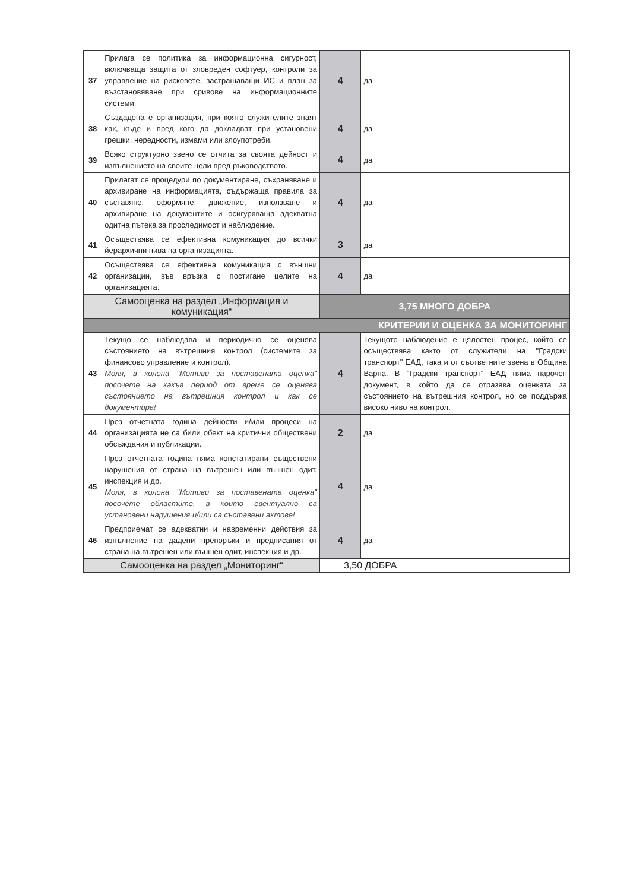| 37 | Прилага се политика за информационна сигурност, включваща защита от зловреден софтуер, контроли за управление на рисковете, застрашаващи ИС и план за възстановяване при сривове на информационните системи. | 4 | да |
| 38 | Създадена е организация, при която служителите знаят как, къде и пред кого да докладват при установени грешки, нередности, измами или злоупотреби. | 4 | да |
| 39 | Всяко структурно звено се отчита за своята дейност и изпълнението на своите цели пред ръководството. | 4 | да |
| 40 | Прилагат се процедури по документиране, съхраняване и архивиране на информацията, съдържаща правила за съставяне, оформяне, движение, използване и архивиране на документите и осигуряваща адекватна одитна пътека за проследимост и наблюдение. | 4 | да |
| 41 | Осъществява се ефективна комуникация до всички йерархични нива на организацията. | 3 | да |
| 42 | Осъществява се ефективна комуникация с външни организации, във връзка с постигане целите на организацията. | 4 | да |
| Самооценка на раздел „Информация и комуникация“ | | 3,75 МНОГО ДОБРА | |
| КРИТЕРИИ И ОЦЕНКА ЗА МОНИТОРИНГ | | | |
| 43 | Текущо се наблюдава и периодично се оценява състоянието на вътрешния контрол (системите за финансово управление и контрол). Моля, в колона "Мотиви за поставената оценка" посочете на какъв период от време се оценява състоянието на вътрешния контрол и как се документира! | 4 | Текущото наблюдение е цялостен процес, който се осъществява както от служители на "Градски транспорт" ЕАД, така и от съответните звена в Община Варна. В "Градски транспорт" ЕАД няма нарочен документ, в който да се отразява оценката за състоянието на вътрешния контрол, но се поддържа високо ниво на контрол. |
| 44 | През отчетната година дейности и/или процеси на организацията не са били обект на критични обществени обсъждания и публикации. | 2 | да |
| 45 | През отчетната година няма констатирани съществени нарушения от страна на вътрешен или външен одит, инспекция и др. Моля, в колона "Мотиви за поставената оценка" посочете областите, в които евентуално са установени нарушения и/или са съставени актове! | 4 | да |
| 46 | Предприемат се адекватни и навременни действия за изпълнение на дадени препоръки и предписания от страна на вътрешен или външен одит, инспекция и др. | 4 | да |
| Самооценка на раздел „Мониторинг“ | | 3,50 ДОБРА | |